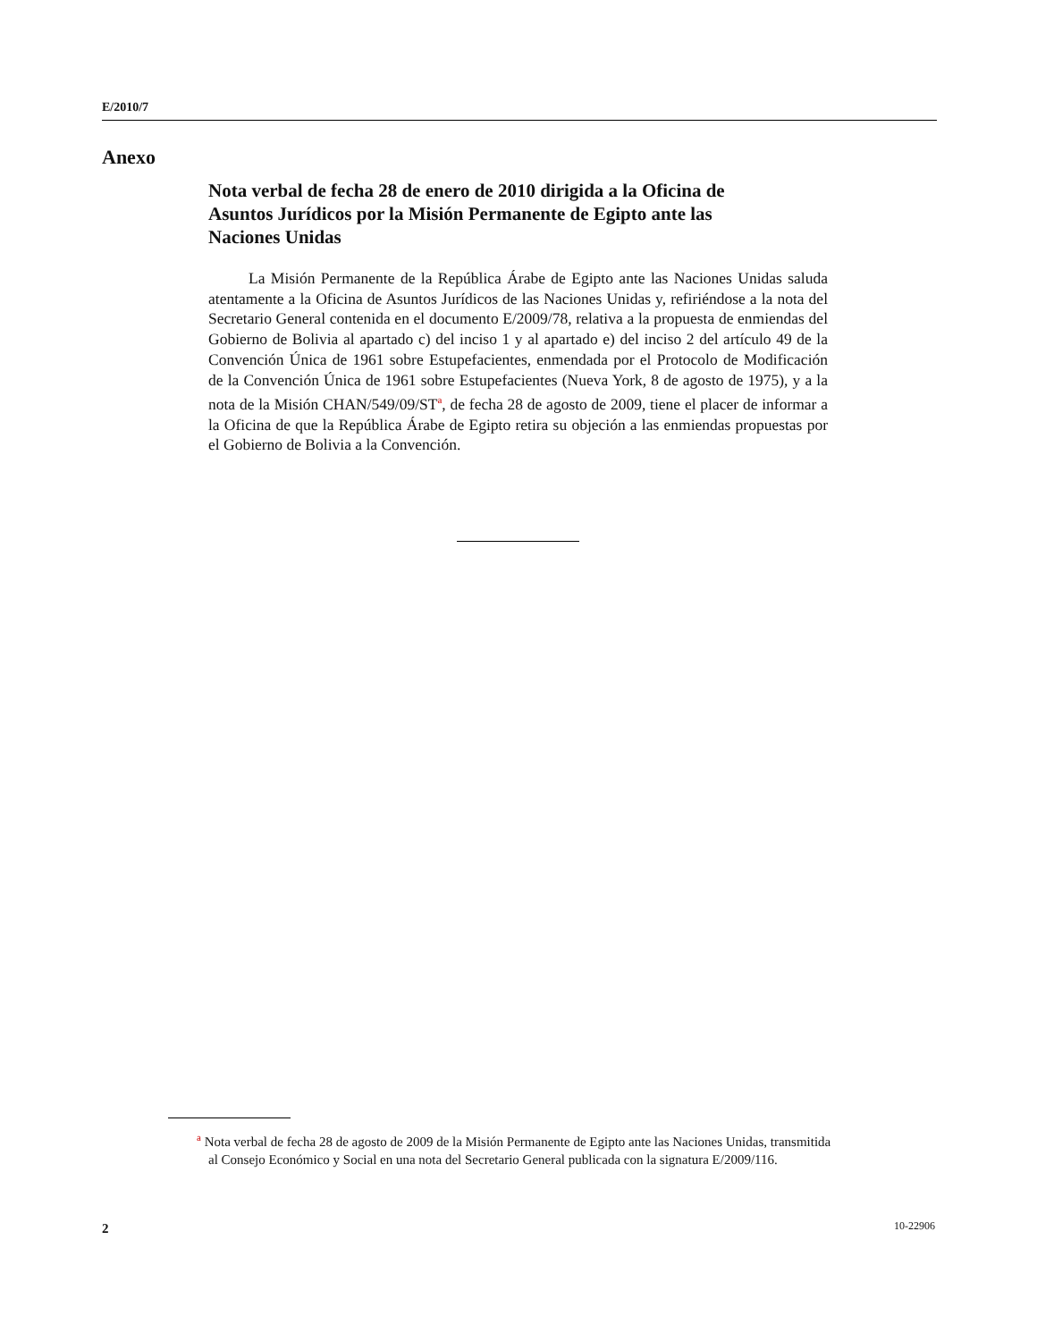E/2010/7
Anexo
Nota verbal de fecha 28 de enero de 2010 dirigida a la Oficina de Asuntos Jurídicos por la Misión Permanente de Egipto ante las Naciones Unidas
La Misión Permanente de la República Árabe de Egipto ante las Naciones Unidas saluda atentamente a la Oficina de Asuntos Jurídicos de las Naciones Unidas y, refiriéndose a la nota del Secretario General contenida en el documento E/2009/78, relativa a la propuesta de enmiendas del Gobierno de Bolivia al apartado c) del inciso 1 y al apartado e) del inciso 2 del artículo 49 de la Convención Única de 1961 sobre Estupefacientes, enmendada por el Protocolo de Modificación de la Convención Única de 1961 sobre Estupefacientes (Nueva York, 8 de agosto de 1975), y a la nota de la Misión CHAN/549/09/ST<sup>a</sup>, de fecha 28 de agosto de 2009, tiene el placer de informar a la Oficina de que la República Árabe de Egipto retira su objeción a las enmiendas propuestas por el Gobierno de Bolivia a la Convención.
<sup>a</sup> Nota verbal de fecha 28 de agosto de 2009 de la Misión Permanente de Egipto ante las Naciones Unidas, transmitida al Consejo Económico y Social en una nota del Secretario General publicada con la signatura E/2009/116.
2 10-22906